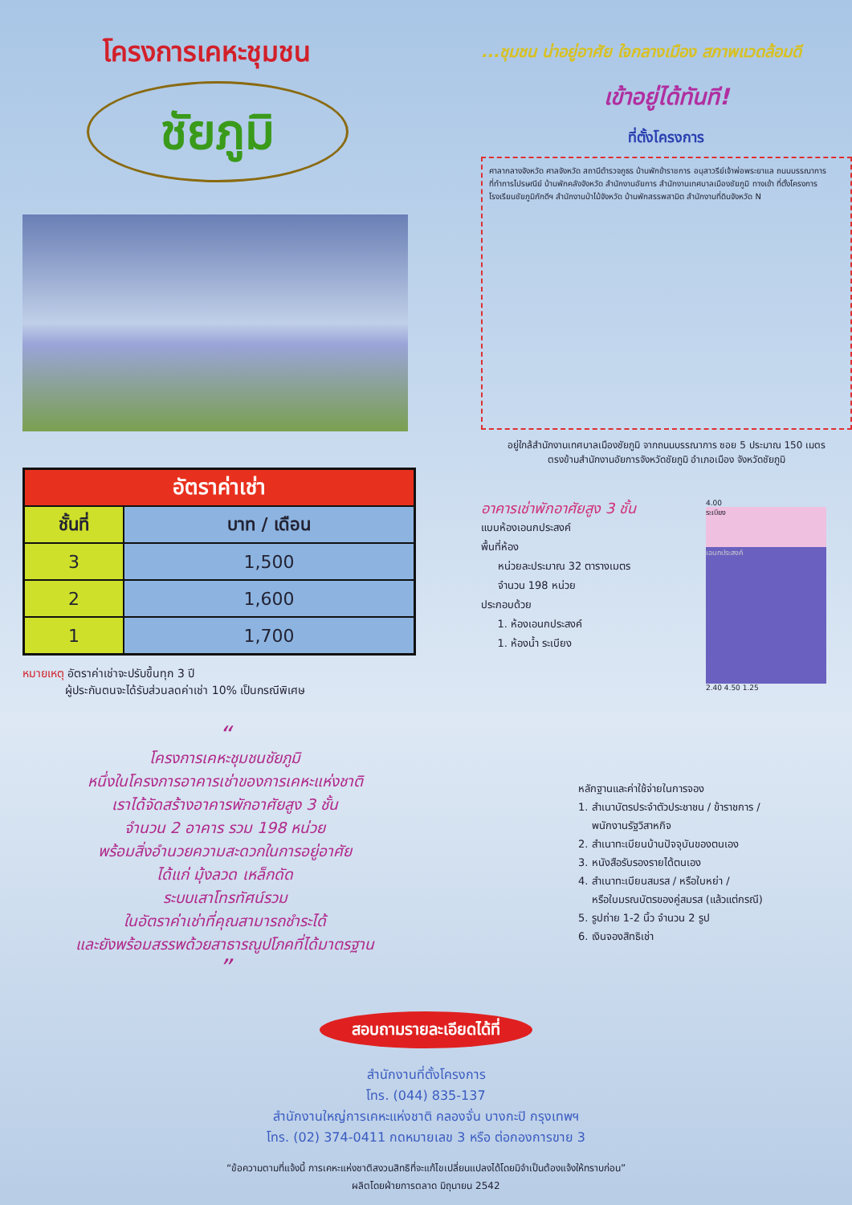โครงการเคหะชุมชน
ชัยภูมิ
| อัตราค่าเช่า | |
| --- | --- |
| ชั้นที่ | บาท / เดือน |
| 3 | 1,500 |
| 2 | 1,600 |
| 1 | 1,700 |
หมายเหตุ อัตราค่าเช่าจะปรับขึ้นทุก 3 ปี
ผู้ประกันตนจะได้รับส่วนลดค่าเช่า 10% เป็นกรณีพิเศษ
...ชุมชน น่าอยู่อาศัย ใจกลางเมือง สภาพแวดล้อมดี
เข้าอยู่ได้ทันที!
ที่ตั้งโครงการ
ศาลากลางจังหวัด ศาลจังหวัด สถานีตำรวจภูธร บ้านพักข้าราชการ อนุสาวรีย์เจ้าพ่อพระยาแล ถนนบรรณาการ ที่ทำการไปรษณีย์ บ้านพักคลังจังหวัด สำนักงานอัยการ สำนักงานเทศบาลเมืองชัยภูมิ ทางเข้า ที่ตั้งโครงการ โรงเรียนชัยภูมิภักดีฯ สำนักงานป่าไม้จังหวัด บ้านพักสรรพสามิต สำนักงานที่ดินจังหวัด N
อยู่ใกล้สำนักงานเทศบาลเมืองชัยภูมิ จากถนนบรรณาการ ซอย 5 ประมาณ 150 เมตร
ตรงข้ามสำนักงานอัยการจังหวัดชัยภูมิ อำเภอเมือง จังหวัดชัยภูมิ
อาคารเช่าพักอาศัยสูง 3 ชั้น
แบบห้องเอนกประสงค์
พื้นที่ห้อง
หน่วยละประมาณ 32 ตารางเมตร
จำนวน 198 หน่วย
ประกอบด้วย
1. ห้องเอนกประสงค์
1. ห้องน้ำ ระเบียง
4.00
ระเบียง
เอนกประสงค์
2.40 4.50 1.25
“
โครงการเคหะชุมชนชัยภูมิ
หนึ่งในโครงการอาคารเช่าของการเคหะแห่งชาติ
เราได้จัดสร้างอาคารพักอาศัยสูง 3 ชั้น
จำนวน 2 อาคาร รวม 198 หน่วย
พร้อมสิ่งอำนวยความสะดวกในการอยู่อาศัย
ได้แก่ มุ้งลวด เหล็กดัด
ระบบเสาโทรทัศน์รวม
ในอัตราค่าเช่าที่คุณสามารถชำระได้
และยังพร้อมสรรพด้วยสาธารณูปโภคที่ได้มาตรฐาน
”
หลักฐานและค่าใช้จ่ายในการจอง
1. สำเนาบัตรประจำตัวประชาชน / ข้าราชการ /
พนักงานรัฐวิสาหกิจ
2. สำเนาทะเบียนบ้านปัจจุบันของตนเอง
3. หนังสือรับรองรายได้ตนเอง
4. สำเนาทะเบียนสมรส / หรือใบหย่า /
หรือใบมรณบัตรของคู่สมรส (แล้วแต่กรณี)
5. รูปถ่าย 1-2 นิ้ว จำนวน 2 รูป
6. เงินจองสิทธิเช่า
สอบถามรายละเอียดได้ที่
สำนักงานที่ตั้งโครงการ
โทร. (044) 835-137
สำนักงานใหญ่การเคหะแห่งชาติ คลองจั่น บางกะปิ กรุงเทพฯ
โทร. (02) 374-0411 กดหมายเลข 3 หรือ ต่อกองการขาย 3
“ข้อความตามที่แจ้งนี้ การเคหะแห่งชาติสงวนสิทธิที่จะแก้ไขเปลี่ยนแปลงได้โดยมิจำเป็นต้องแจ้งให้ทราบก่อน”
ผลิตโดยฝ่ายการตลาด มิถุนายน 2542